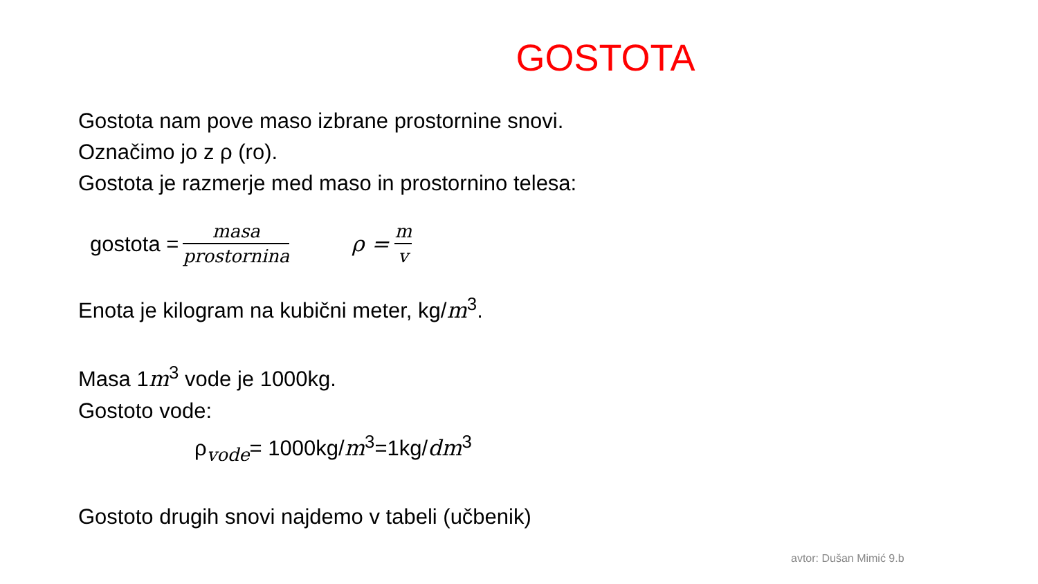GOSTOTA
Gostota nam pove maso izbrane prostornine snovi.
Označimo jo z ρ (ro).
Gostota je razmerje med maso in prostornino telesa:
gostota = masa prostornina ρ = m v
Enota je kilogram na kubični meter, kg/m<sup>3</sup>.
Masa 1m<sup>3</sup> vode je 1000kg.
Gostoto vode:
ρ<sub>vode</sub>= 1000kg/m<sup>3</sup>=1kg/dm<sup>3</sup>
Gostoto drugih snovi najdemo v tabeli (učbenik)
avtor: Dušan Mimić 9.b